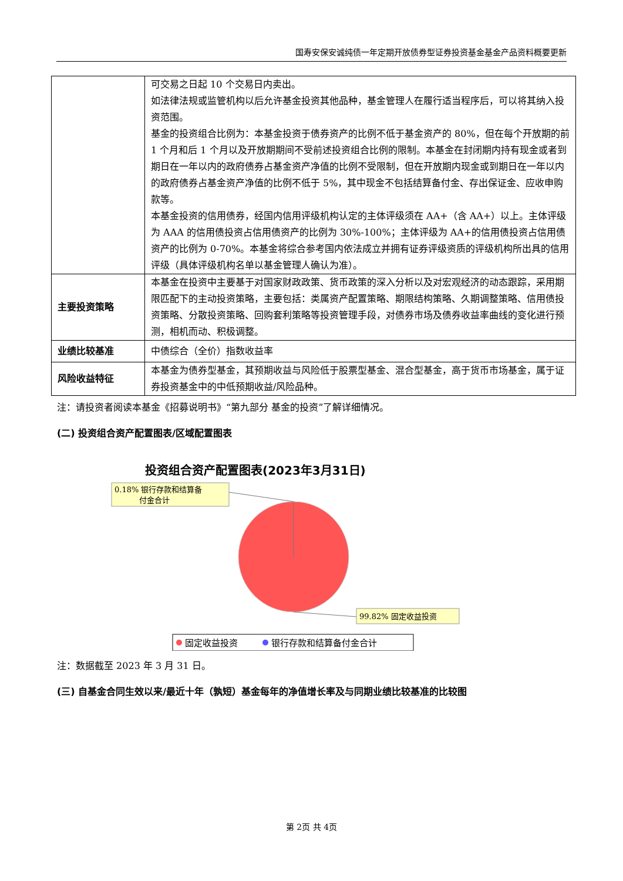国寿安保安诚纯债一年定期开放债券型证券投资基金基金产品资料概要更新
| | 可交易之日起 10 个交易日内卖出。 如法律法规或监管机构以后允许基金投资其他品种，基金管理人在履行适当程序后，可以将其纳入投资范围。 基金的投资组合比例为：本基金投资于债券资产的比例不低于基金资产的 80%，但在每个开放期的前 1 个月和后 1 个月以及开放期期间不受前述投资组合比例的限制。本基金在封闭期内持有现金或者到期日在一年以内的政府债券占基金资产净值的比例不受限制，但在开放期内现金或到期日在一年以内的政府债券占基金资产净值的比例不低于 5%，其中现金不包括结算备付金、存出保证金、应收申购款等。 本基金投资的信用债券，经国内信用评级机构认定的主体评级须在 AA+（含 AA+）以上。主体评级为 AAA 的信用债投资占信用债资产的比例为 30%-100%；主体评级为 AA+的信用债投资占信用债资产的比例为 0-70%。本基金将综合参考国内依法成立并拥有证券评级资质的评级机构所出具的信用评级（具体评级机构名单以基金管理人确认为准）。 |
| 主要投资策略 | 本基金在投资中主要基于对国家财政政策、货币政策的深入分析以及对宏观经济的动态跟踪，采用期限匹配下的主动投资策略，主要包括：类属资产配置策略、期限结构策略、久期调整策略、信用债投资策略、分散投资策略、回购套利策略等投资管理手段，对债券市场及债券收益率曲线的变化进行预测，相机而动、积极调整。 |
| 业绩比较基准 | 中债综合（全价）指数收益率 |
| 风险收益特征 | 本基金为债券型基金，其预期收益与风险低于股票型基金、混合型基金，高于货币市场基金，属于证券投资基金中的中低预期收益/风险品种。 |
注：请投资者阅读本基金《招募说明书》“第九部分 基金的投资”了解详细情况。
(二) 投资组合资产配置图表/区域配置图表
投资组合资产配置图表(2023年3月31日)
0.18% 银行存款和结算备
付金合计
99.82% 固定收益投资
固定收益投资
银行存款和结算备付金合计
注：数据截至 2023 年 3 月 31 日。
(三) 自基金合同生效以来/最近十年（孰短）基金每年的净值增长率及与同期业绩比较基准的比较图
第 2页 共 4页